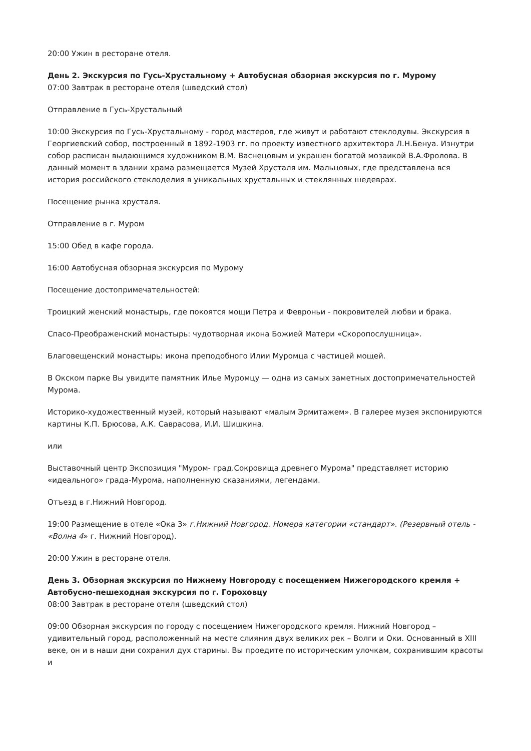20:00 Ужин в ресторане отеля.
День 2. Экскурсия по Гусь-Хрустальному + Автобусная обзорная экскурсия по г. Мурому
07:00 Завтрак в ресторане отеля (шведский стол)
Отправление в Гусь-Хрустальный
10:00 Экскурсия по Гусь-Хрустальному - город мастеров, где живут и работают стеклодувы. Экскурсия в Георгиевский собор, построенный в 1892-1903 гг. по проекту известного архитектора Л.Н.Бенуа. Изнутри собор расписан выдающимся художником В.М. Васнецовым и украшен богатой мозаикой В.А.Фролова. В данный момент в здании храма размещается Музей Хрусталя им. Мальцовых, где представлена вся история российского стеклоделия в уникальных хрустальных и стеклянных шедеврах.
Посещение рынка хрусталя.
Отправление в г. Муром
15:00 Обед в кафе города.
16:00 Автобусная обзорная экскурсия по Мурому
Посещение достопримечательностей:
Троицкий женский монастырь, где покоятся мощи Петра и Февроньи - покровителей любви и брака.
Спасо-Преображенский монастырь: чудотворная икона Божией Матери «Скоропослушница».
Благовещенский монастырь: икона преподобного Илии Муромца с частицей мощей.
В Окском парке Вы увидите памятник Илье Муромцу — одна из самых заметных достопримечательностей Мурома.
Историко-художественный музей, который называют «малым Эрмитажем». В галерее музея экспонируются картины К.П. Брюсова, А.К. Саврасова, И.И. Шишкина.
или
Выставочный центр Экспозиция "Муром- град.Сокровища древнего Мурома" представляет историю «идеального» града-Мурома, наполненную сказаниями, легендами.
Отъезд в г.Нижний Новгород.
19:00 Размещение в отеле «Ока 3» г.Нижний Новгород. Номера категории «стандарт». (Резервный отель - «Волна 4» г. Нижний Новгород).
20:00 Ужин в ресторане отеля.
День 3. Обзорная экскурсия по Нижнему Новгороду с посещением Нижегородского кремля + Автобусно-пешеходная экскурсия по г. Гороховцу
08:00 Завтрак в ресторане отеля (шведский стол)
09:00 Обзорная экскурсия по городу с посещением Нижегородского кремля. Нижний Новгород – удивительный город, расположенный на месте слияния двух великих рек – Волги и Оки. Основанный в XIII веке, он и в наши дни сохранил дух старины. Вы проедите по историческим улочкам, сохранившим красоты и